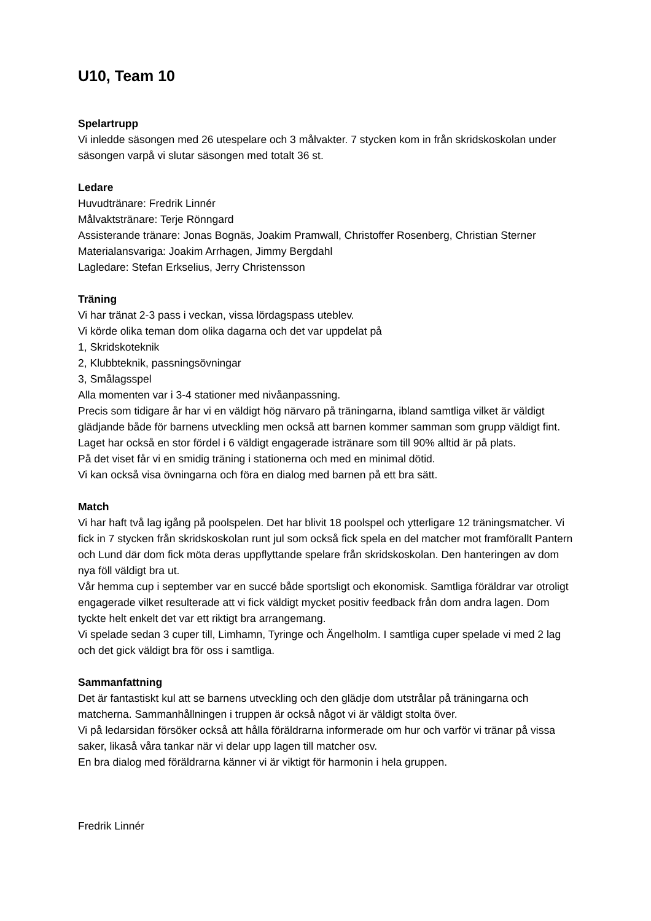U10, Team 10
Spelartrupp
Vi inledde säsongen med 26 utespelare och 3 målvakter. 7 stycken kom in från skridskoskolan under säsongen varpå vi slutar säsongen med totalt 36 st.
Ledare
Huvudtränare: Fredrik Linnér
Målvaktstränare: Terje Rönngard
Assisterande tränare: Jonas Bognäs, Joakim Pramwall, Christoffer Rosenberg, Christian Sterner
Materialansvariga: Joakim Arrhagen, Jimmy Bergdahl
Lagledare: Stefan Erkselius, Jerry Christensson
Träning
Vi har tränat 2-3 pass i veckan, vissa lördagspass uteblev.
Vi körde olika teman dom olika dagarna och det var uppdelat på
1, Skridskoteknik
2, Klubbteknik, passningsövningar
3, Smålagsspel
Alla momenten var i 3-4 stationer med nivåanpassning.
Precis som tidigare år har vi en väldigt hög närvaro på träningarna, ibland samtliga vilket är väldigt glädjande både för barnens utveckling men också att barnen kommer samman som grupp väldigt fint.
Laget har också en stor fördel i 6 väldigt engagerade istränare som till 90% alltid är på plats.
På det viset får vi en smidig träning i stationerna och med en minimal dötid.
Vi kan också visa övningarna och föra en dialog med barnen på ett bra sätt.
Match
Vi har haft två lag igång på poolspelen. Det har blivit 18 poolspel och ytterligare 12 träningsmatcher. Vi fick in 7 stycken från skridskoskolan runt jul som också fick spela en del matcher mot framförallt Pantern och Lund där dom fick möta deras uppflyttande spelare från skridskoskolan. Den hanteringen av dom nya föll väldigt bra ut.
Vår hemma cup i september var en succé både sportsligt och ekonomisk. Samtliga föräldrar var otroligt engagerade vilket resulterade att vi fick väldigt mycket positiv feedback från dom andra lagen. Dom tyckte helt enkelt det var ett riktigt bra arrangemang.
Vi spelade sedan 3 cuper till, Limhamn, Tyringe och Ängelholm. I samtliga cuper spelade vi med 2 lag och det gick väldigt bra för oss i samtliga.
Sammanfattning
Det är fantastiskt kul att se barnens utveckling och den glädje dom utstrålar på träningarna och matcherna. Sammanhållningen i truppen är också något vi är väldigt stolta över.
Vi på ledarsidan försöker också att hålla föräldrarna informerade om hur och varför vi tränar på vissa saker, likaså våra tankar när vi delar upp lagen till matcher osv.
En bra dialog med föräldrarna känner vi är viktigt för harmonin i hela gruppen.
Fredrik Linnér